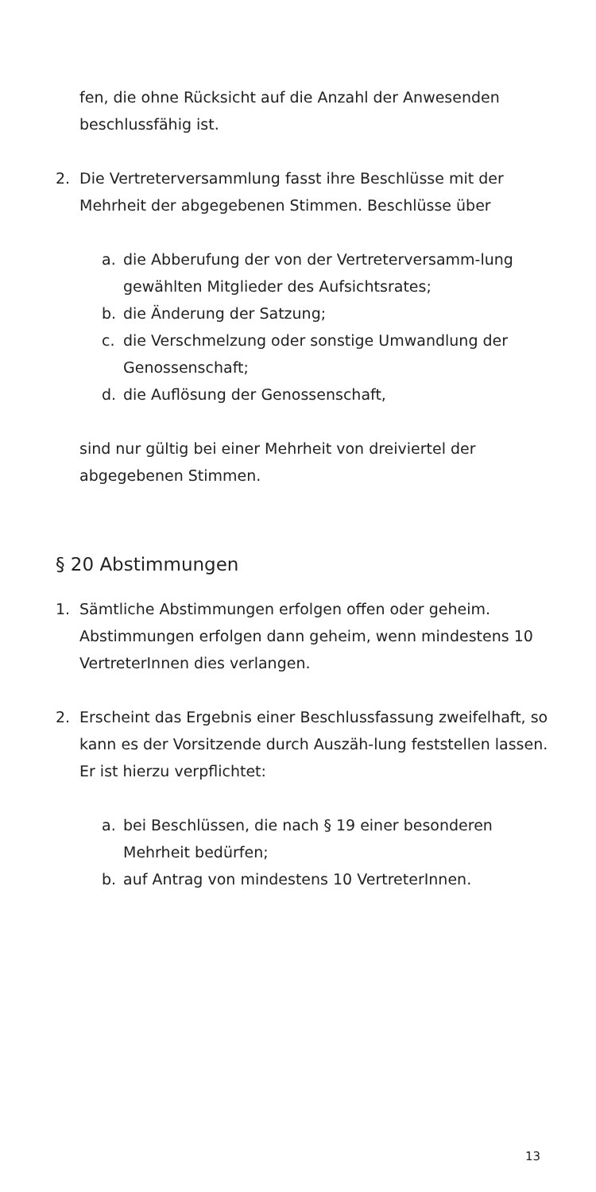fen, die ohne Rücksicht auf die Anzahl der Anwesenden beschlussfähig ist.
2. Die Vertreterversammlung fasst ihre Beschlüsse mit der Mehrheit der abgegebenen Stimmen. Beschlüsse über
a. die Abberufung der von der Vertreterversamm-lung gewählten Mitglieder des Aufsichtsrates;
b. die Änderung der Satzung;
c. die Verschmelzung oder sonstige Umwandlung der Genossenschaft;
d. die Auflösung der Genossenschaft,
sind nur gültig bei einer Mehrheit von dreiviertel der abgegebenen Stimmen.
§ 20 Abstimmungen
1. Sämtliche Abstimmungen erfolgen offen oder geheim. Abstimmungen erfolgen dann geheim, wenn mindestens 10 VertreterInnen dies verlangen.
2. Erscheint das Ergebnis einer Beschlussfassung zweifelhaft, so kann es der Vorsitzende durch Auszäh-lung feststellen lassen. Er ist hierzu verpflichtet:
a. bei Beschlüssen, die nach § 19 einer besonderen Mehrheit bedürfen;
b. auf Antrag von mindestens 10 VertreterInnen.
13